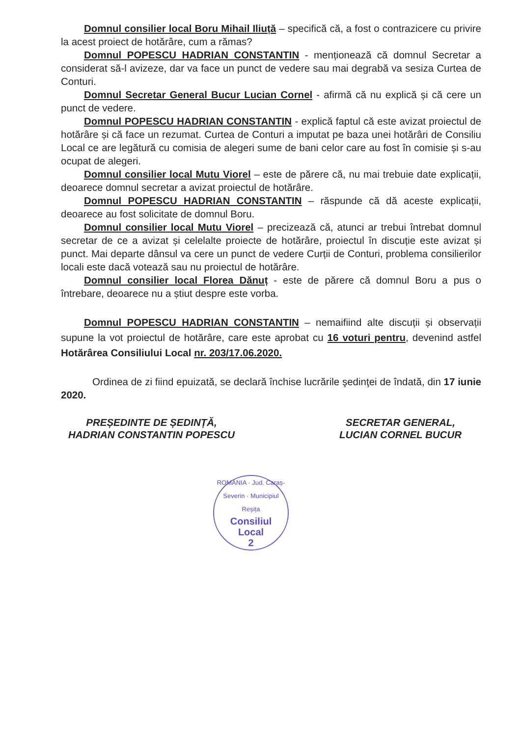Domnul consilier local Boru Mihail Iliuță – specifică că, a fost o contrazicere cu privire la acest proiect de hotărâre, cum a rămas?
Domnul POPESCU HADRIAN CONSTANTIN - menționează că domnul Secretar a considerat să-l avizeze, dar va face un punct de vedere sau mai degrabă va sesiza Curtea de Conturi.
Domnul Secretar General Bucur Lucian Cornel - afirmă că nu explică și că cere un punct de vedere.
Domnul POPESCU HADRIAN CONSTANTIN - explică faptul că este avizat proiectul de hotărâre și că face un rezumat. Curtea de Conturi a imputat pe baza unei hotărâri de Consiliu Local ce are legătură cu comisia de alegeri sume de bani celor care au fost în comisie și s-au ocupat de alegeri.
Domnul consilier local Mutu Viorel – este de părere că, nu mai trebuie date explicații, deoarece domnul secretar a avizat proiectul de hotărâre.
Domnul POPESCU HADRIAN CONSTANTIN – răspunde că dă aceste explicații, deoarece au fost solicitate de domnul Boru.
Domnul consilier local Mutu Viorel – precizează că, atunci ar trebui întrebat domnul secretar de ce a avizat și celelalte proiecte de hotărâre, proiectul în discuție este avizat și punct. Mai departe dânsul va cere un punct de vedere Curții de Conturi, problema consilierilor locali este dacă votează sau nu proiectul de hotărâre.
Domnul consilier local Florea Dănuț - este de părere că domnul Boru a pus o întrebare, deoarece nu a știut despre este vorba.
Domnul POPESCU HADRIAN CONSTANTIN – nemaifiind alte discuții și observații supune la vot proiectul de hotărâre, care este aprobat cu 16 voturi pentru, devenind astfel Hotărârea Consiliului Local nr. 203/17.06.2020.
Ordinea de zi fiind epuizată, se declară închise lucrările şedinţei de îndată, din 17 iunie 2020.
PREȘEDINTE DE ȘEDINȚĂ,
HADRIAN CONSTANTIN POPESCU
SECRETAR GENERAL,
LUCIAN CORNEL BUCUR
ROMÂNIA · Jud. Caraș-Severin · Municipiul Reșița
Consiliul
Local
2